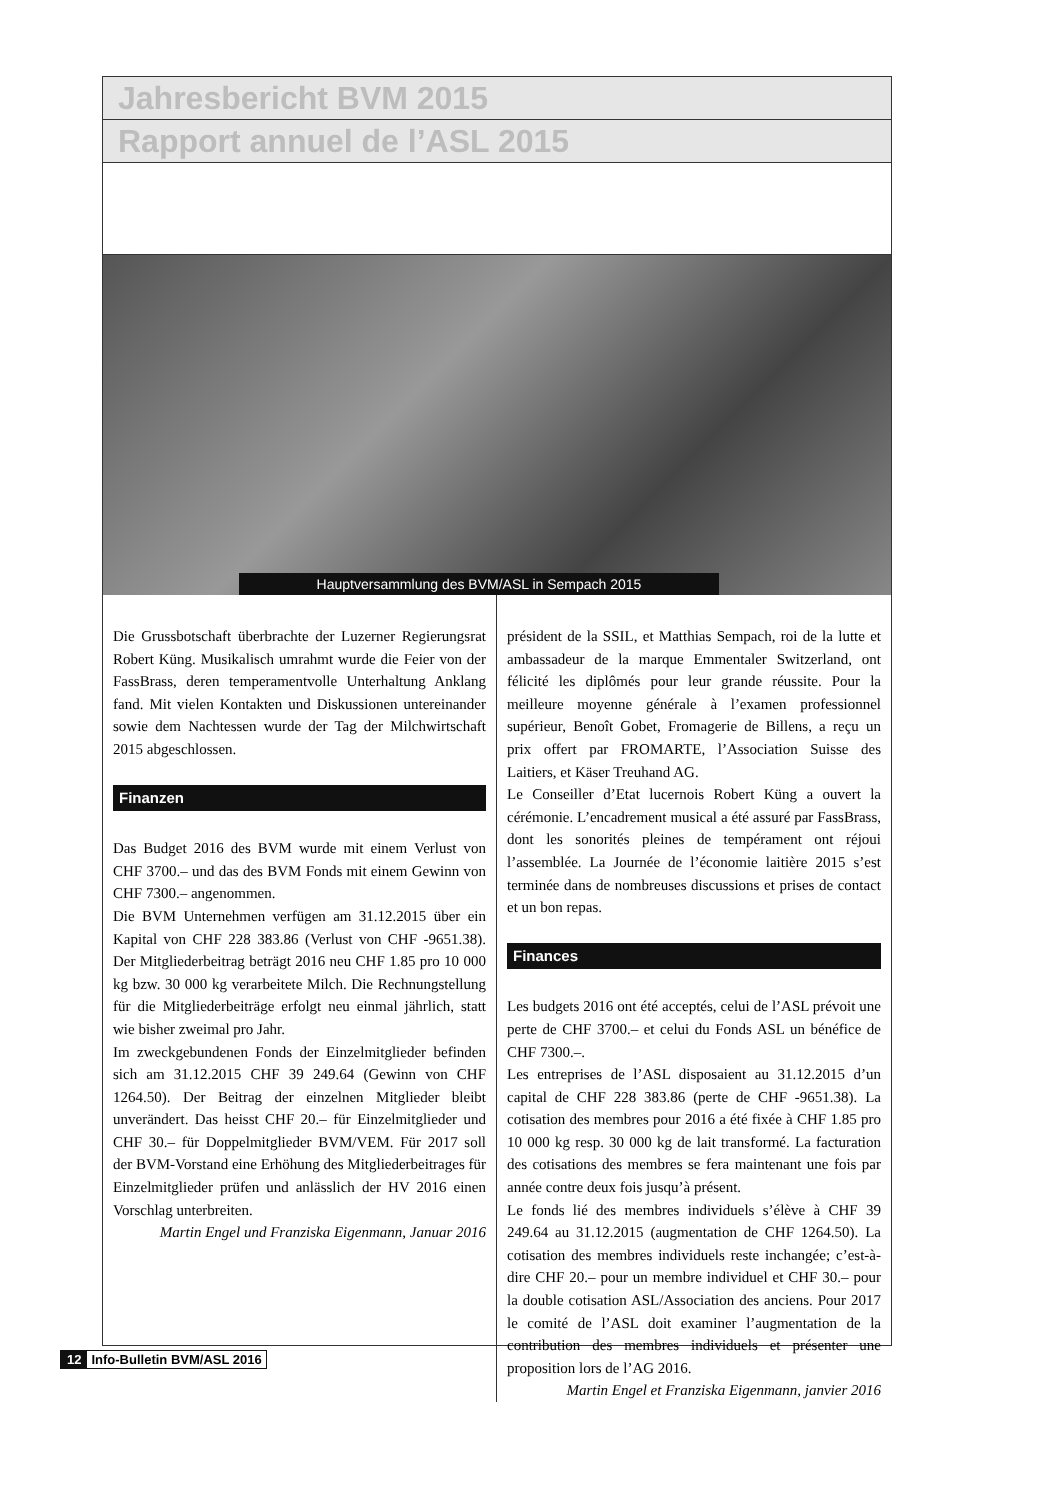Jahresbericht BVM 2015
Rapport annuel de l’ASL 2015
Hauptversammlung des BVM/ASL in Sempach 2015
Die Grussbotschaft überbrachte der Luzerner Regierungsrat Robert Küng. Musikalisch umrahmt wurde die Feier von der FassBrass, deren temperamentvolle Unterhaltung Anklang fand. Mit vielen Kontakten und Diskussionen untereinander sowie dem Nachtessen wurde der Tag der Milchwirtschaft 2015 abgeschlossen.
Finanzen
Das Budget 2016 des BVM wurde mit einem Verlust von CHF 3700.– und das des BVM Fonds mit einem Gewinn von CHF 7300.– angenommen.
Die BVM Unternehmen verfügen am 31.12.2015 über ein Kapital von CHF 228 383.86 (Verlust von CHF -9651.38). Der Mitgliederbeitrag beträgt 2016 neu CHF 1.85 pro 10 000 kg bzw. 30 000 kg verarbeitete Milch. Die Rechnungstellung für die Mitgliederbeiträge erfolgt neu einmal jährlich, statt wie bisher zweimal pro Jahr.
Im zweckgebundenen Fonds der Einzelmitglieder befinden sich am 31.12.2015 CHF 39 249.64 (Gewinn von CHF 1264.50). Der Beitrag der einzelnen Mitglieder bleibt unverändert. Das heisst CHF 20.– für Einzelmitglieder und CHF 30.– für Doppelmitglieder BVM/VEM. Für 2017 soll der BVM-Vorstand eine Erhöhung des Mitgliederbeitrages für Einzelmitglieder prüfen und anlässlich der HV 2016 einen Vorschlag unterbreiten.
Martin Engel und Franziska Eigenmann, Januar 2016
président de la SSIL, et Matthias Sempach, roi de la lutte et ambassadeur de la marque Emmentaler Switzerland, ont félicité les diplômés pour leur grande réussite. Pour la meilleure moyenne générale à l’examen professionnel supérieur, Benoît Gobet, Fromagerie de Billens, a reçu un prix offert par FROMARTE, l’Association Suisse des Laitiers, et Käser Treuhand AG.
Le Conseiller d’Etat lucernois Robert Küng a ouvert la cérémonie. L’encadrement musical a été assuré par FassBrass, dont les sonorités pleines de tempérament ont réjoui l’assemblée. La Journée de l’économie laitière 2015 s’est terminée dans de nombreuses discussions et prises de contact et un bon repas.
Finances
Les budgets 2016 ont été acceptés, celui de l’ASL prévoit une perte de CHF 3700.– et celui du Fonds ASL un bénéfice de CHF 7300.–.
Les entreprises de l’ASL disposaient au 31.12.2015 d’un capital de CHF 228 383.86 (perte de CHF -9651.38). La cotisation des membres pour 2016 a été fixée à CHF 1.85 pro 10 000 kg resp. 30 000 kg de lait transformé. La facturation des cotisations des membres se fera maintenant une fois par année contre deux fois jusqu’à présent.
Le fonds lié des membres individuels s’élève à CHF 39 249.64 au 31.12.2015 (augmentation de CHF 1264.50). La cotisation des membres individuels reste inchangée; c’est-à-dire CHF 20.– pour un membre individuel et CHF 30.– pour la double cotisation ASL/Association des anciens. Pour 2017 le comité de l’ASL doit examiner l’augmentation de la contribution des membres individuels et présenter une proposition lors de l’AG 2016.
Martin Engel et Franziska Eigenmann, janvier 2016
12 Info-Bulletin BVM/ASL 2016